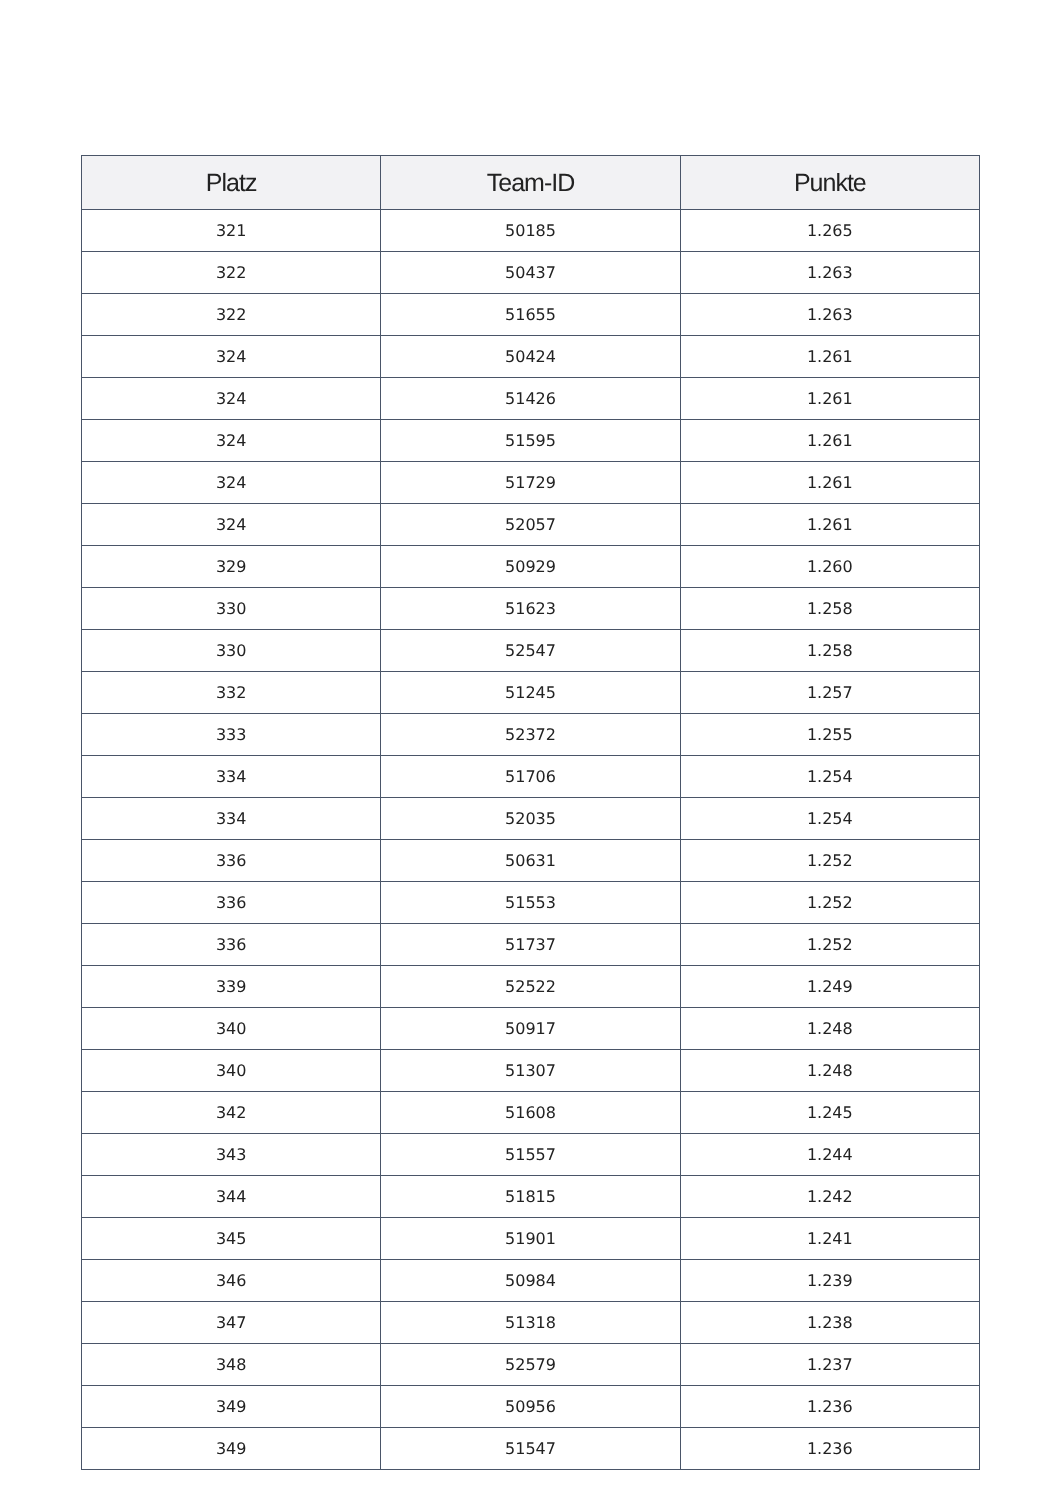| Platz | Team-ID | Punkte |
| --- | --- | --- |
| 321 | 50185 | 1.265 |
| 322 | 50437 | 1.263 |
| 322 | 51655 | 1.263 |
| 324 | 50424 | 1.261 |
| 324 | 51426 | 1.261 |
| 324 | 51595 | 1.261 |
| 324 | 51729 | 1.261 |
| 324 | 52057 | 1.261 |
| 329 | 50929 | 1.260 |
| 330 | 51623 | 1.258 |
| 330 | 52547 | 1.258 |
| 332 | 51245 | 1.257 |
| 333 | 52372 | 1.255 |
| 334 | 51706 | 1.254 |
| 334 | 52035 | 1.254 |
| 336 | 50631 | 1.252 |
| 336 | 51553 | 1.252 |
| 336 | 51737 | 1.252 |
| 339 | 52522 | 1.249 |
| 340 | 50917 | 1.248 |
| 340 | 51307 | 1.248 |
| 342 | 51608 | 1.245 |
| 343 | 51557 | 1.244 |
| 344 | 51815 | 1.242 |
| 345 | 51901 | 1.241 |
| 346 | 50984 | 1.239 |
| 347 | 51318 | 1.238 |
| 348 | 52579 | 1.237 |
| 349 | 50956 | 1.236 |
| 349 | 51547 | 1.236 |